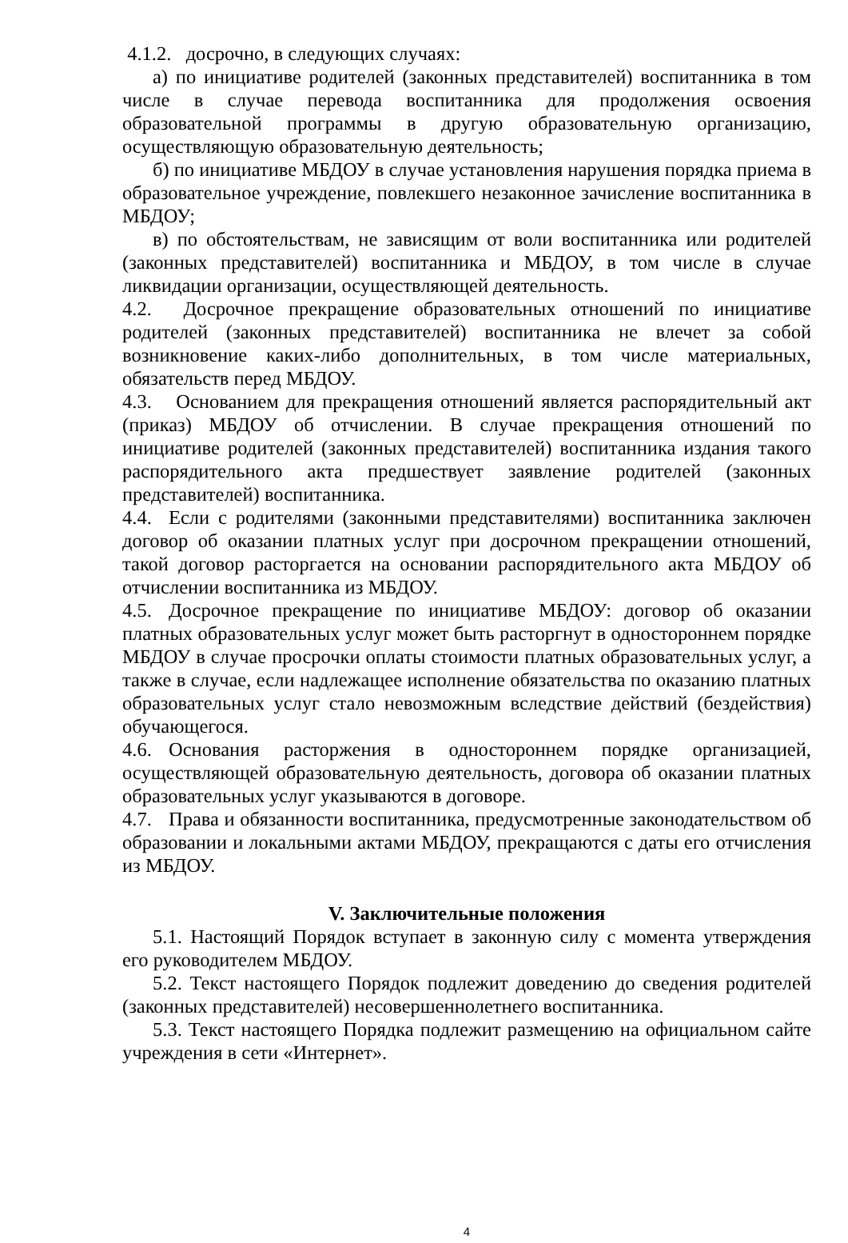4.1.2. досрочно, в следующих случаях:
а) по инициативе родителей (законных представителей) воспитанника в том числе в случае перевода воспитанника для продолжения освоения образовательной программы в другую образовательную организацию, осуществляющую образовательную деятельность;
б) по инициативе МБДОУ в случае установления нарушения порядка приема в образовательное учреждение, повлекшего незаконное зачисление воспитанника в МБДОУ;
в) по обстоятельствам, не зависящим от воли воспитанника или родителей (законных представителей) воспитанника и МБДОУ, в том числе в случае ликвидации организации, осуществляющей деятельность.
4.2. Досрочное прекращение образовательных отношений по инициативе родителей (законных представителей) воспитанника не влечет за собой возникновение каких-либо дополнительных, в том числе материальных, обязательств перед МБДОУ.
4.3. Основанием для прекращения отношений является распорядительный акт (приказ) МБДОУ об отчислении. В случае прекращения отношений по инициативе родителей (законных представителей) воспитанника издания такого распорядительного акта предшествует заявление родителей (законных представителей) воспитанника.
4.4. Если с родителями (законными представителями) воспитанника заключен договор об оказании платных услуг при досрочном прекращении отношений, такой договор расторгается на основании распорядительного акта МБДОУ об отчислении воспитанника из МБДОУ.
4.5. Досрочное прекращение по инициативе МБДОУ: договор об оказании платных образовательных услуг может быть расторгнут в одностороннем порядке МБДОУ в случае просрочки оплаты стоимости платных образовательных услуг, а также в случае, если надлежащее исполнение обязательства по оказанию платных образовательных услуг стало невозможным вследствие действий (бездействия) обучающегося.
4.6. Основания расторжения в одностороннем порядке организацией, осуществляющей образовательную деятельность, договора об оказании платных образовательных услуг указываются в договоре.
4.7. Права и обязанности воспитанника, предусмотренные законодательством об образовании и локальными актами МБДОУ, прекращаются с даты его отчисления из МБДОУ.
V. Заключительные положения
5.1. Настоящий Порядок вступает в законную силу с момента утверждения его руководителем МБДОУ.
5.2. Текст настоящего Порядок подлежит доведению до сведения родителей (законных представителей) несовершеннолетнего воспитанника.
5.3. Текст настоящего Порядка подлежит размещению на официальном сайте учреждения в сети «Интернет».
4